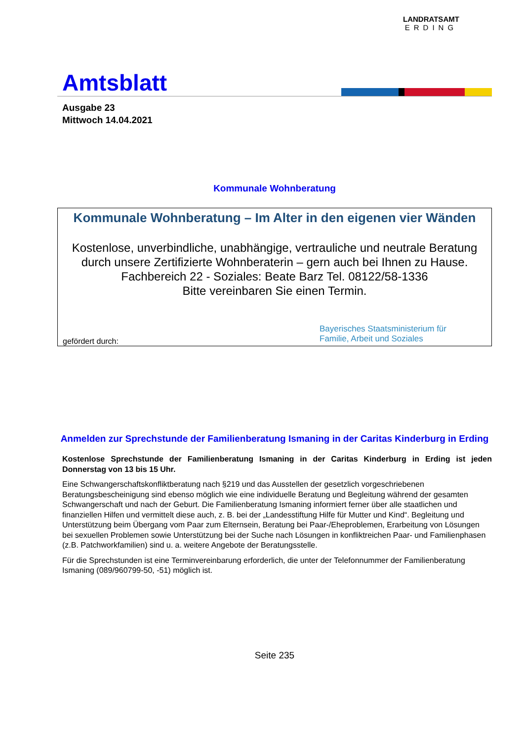Amtsblatt
LANDRATSAMT
ERDING
Ausgabe 23
Mittwoch 14.04.2021
Kommunale Wohnberatung
Kommunale Wohnberatung – Im Alter in den eigenen vier Wänden
Kostenlose, unverbindliche, unabhängige, vertrauliche und neutrale Beratung durch unsere Zertifizierte Wohnberaterin – gern auch bei Ihnen zu Hause.
Fachbereich 22 - Soziales: Beate Barz Tel. 08122/58-1336
Bitte vereinbaren Sie einen Termin.
gefördert durch:
Bayerisches Staatsministerium für
Familie, Arbeit und Soziales
Anmelden zur Sprechstunde der Familienberatung Ismaning in der Caritas Kinderburg in Erding
Kostenlose Sprechstunde der Familienberatung Ismaning in der Caritas Kinderburg in Erding ist jeden Donnerstag von 13 bis 15 Uhr.
Eine Schwangerschaftskonfliktberatung nach §219 und das Ausstellen der gesetzlich vorgeschriebenen Beratungsbescheinigung sind ebenso möglich wie eine individuelle Beratung und Begleitung während der gesamten Schwangerschaft und nach der Geburt. Die Familienberatung Ismaning informiert ferner über alle staatlichen und finanziellen Hilfen und vermittelt diese auch, z. B. bei der „Landesstiftung Hilfe für Mutter und Kind“. Begleitung und Unterstützung beim Übergang vom Paar zum Elternsein, Beratung bei Paar-/Eheproblemen, Erarbeitung von Lösungen bei sexuellen Problemen sowie Unterstützung bei der Suche nach Lösungen in konfliktreichen Paar- und Familienphasen (z.B. Patchworkfamilien) sind u. a. weitere Angebote der Beratungsstelle.
Für die Sprechstunden ist eine Terminvereinbarung erforderlich, die unter der Telefonnummer der Familienberatung Ismaning (089/960799-50, -51) möglich ist.
Seite 235